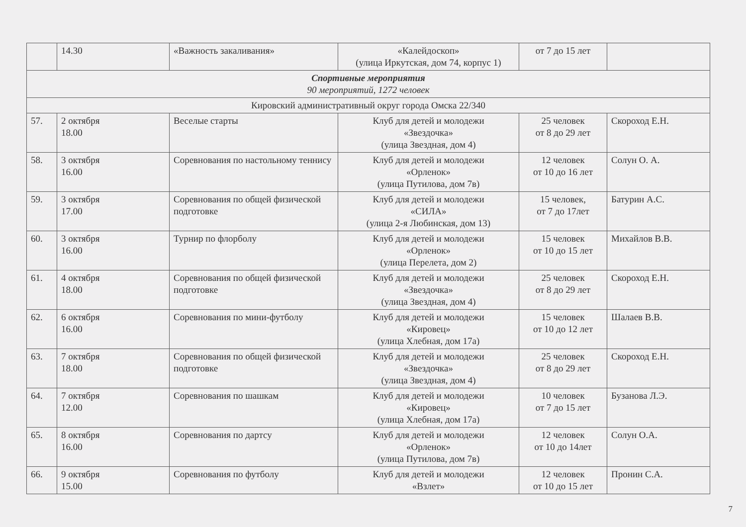| | 14.30 | «Важность закаливания» | «Калейдоскоп» (улица Иркутская, дом 74, корпус 1) | от 7 до 15 лет | |
| Спортивные мероприятия 90 мероприятий, 1272 человек | | | | | |
| Кировский административный округ города Омска 22/340 | | | | | |
| 57. | 2 октября 18.00 | Веселые старты | Клуб для детей и молодежи «Звездочка» (улица Звездная, дом 4) | 25 человек от 8 до 29 лет | Скороход Е.Н. |
| 58. | 3 октября 16.00 | Соревнования по настольному теннису | Клуб для детей и молодежи «Орленок» (улица Путилова, дом 7в) | 12 человек от 10 до 16 лет | Солун О. А. |
| 59. | 3 октября 17.00 | Соревнования по общей физической подготовке | Клуб для детей и молодежи «СИЛА» (улица 2-я Любинская, дом 13) | 15 человек, от 7 до 17лет | Батурин А.С. |
| 60. | 3 октября 16.00 | Турнир по флорболу | Клуб для детей и молодежи «Орленок» (улица Перелета, дом 2) | 15 человек от 10 до 15 лет | Михайлов В.В. |
| 61. | 4 октября 18.00 | Соревнования по общей физической подготовке | Клуб для детей и молодежи «Звездочка» (улица Звездная, дом 4) | 25 человек от 8 до 29 лет | Скороход Е.Н. |
| 62. | 6 октября 16.00 | Соревнования по мини-футболу | Клуб для детей и молодежи «Кировец» (улица Хлебная, дом 17а) | 15 человек от 10 до 12 лет | Шалаев В.В. |
| 63. | 7 октября 18.00 | Соревнования по общей физической подготовке | Клуб для детей и молодежи «Звездочка» (улица Звездная, дом 4) | 25 человек от 8 до 29 лет | Скороход Е.Н. |
| 64. | 7 октября 12.00 | Соревнования по шашкам | Клуб для детей и молодежи «Кировец» (улица Хлебная, дом 17а) | 10 человек от 7 до 15 лет | Бузанова Л.Э. |
| 65. | 8 октября 16.00 | Соревнования по дартсу | Клуб для детей и молодежи «Орленок» (улица Путилова, дом 7в) | 12 человек от 10 до 14лет | Солун О.А. |
| 66. | 9 октября 15.00 | Соревнования по футболу | Клуб для детей и молодежи «Взлет» | 12 человек от 10 до 15 лет | Пронин С.А. |
7